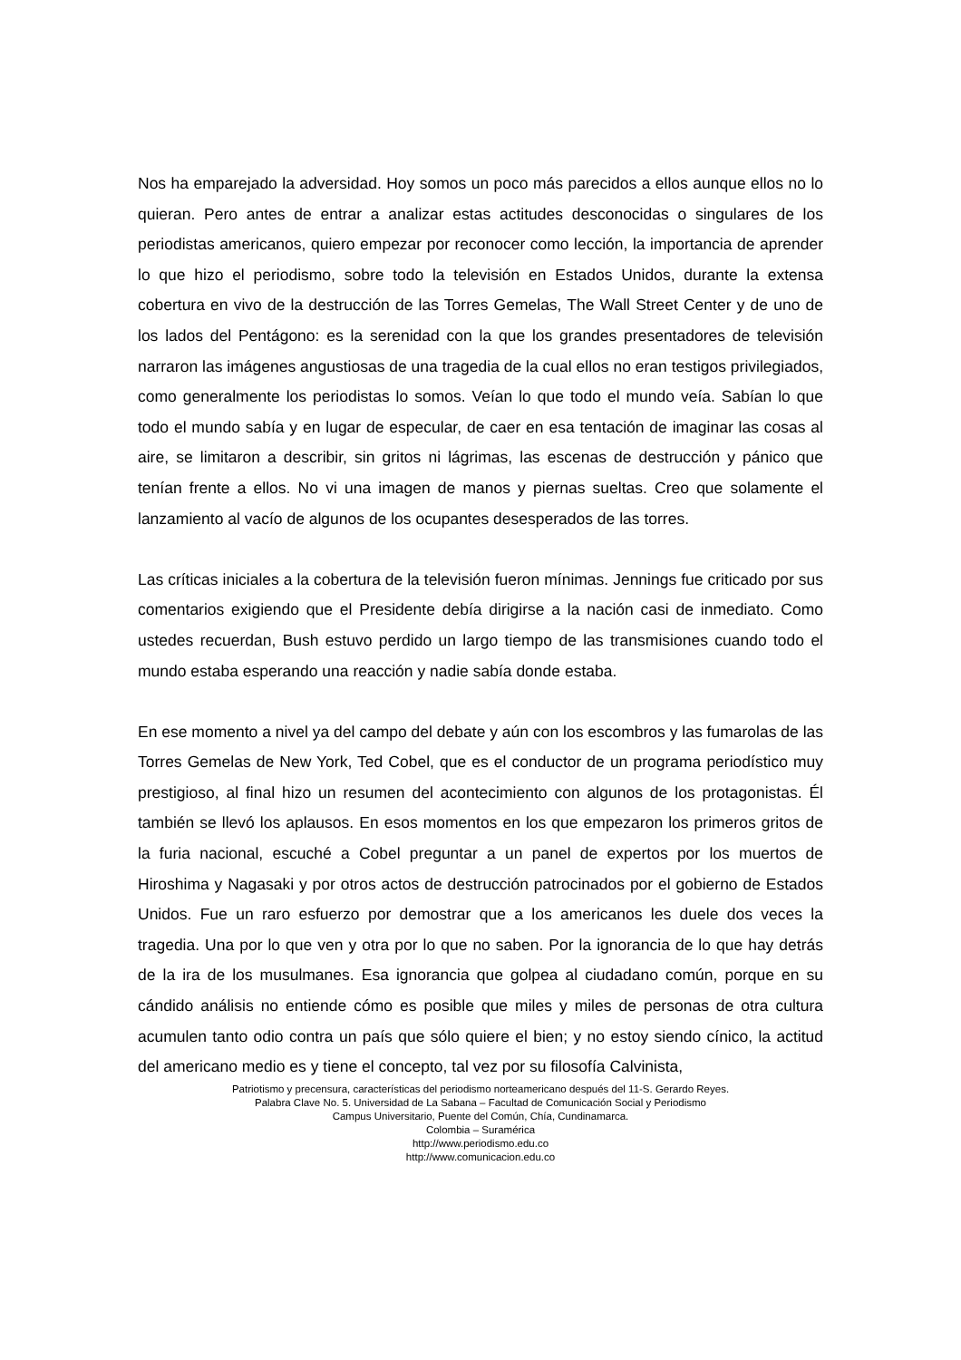Nos ha emparejado la adversidad. Hoy somos un poco más parecidos a ellos aunque ellos no lo quieran. Pero antes de entrar a analizar estas actitudes desconocidas o singulares de los periodistas americanos, quiero empezar por reconocer como lección, la importancia de aprender lo que hizo el periodismo, sobre todo la televisión en Estados Unidos, durante la extensa cobertura en vivo de la destrucción de las Torres Gemelas, The Wall Street Center y de uno de los lados del Pentágono: es la serenidad con la que los grandes presentadores de televisión narraron las imágenes angustiosas de una tragedia de la cual ellos no eran testigos privilegiados, como generalmente los periodistas lo somos. Veían lo que todo el mundo veía. Sabían lo que todo el mundo sabía y en lugar de especular, de caer en esa tentación de imaginar las cosas al aire, se limitaron a describir, sin gritos ni lágrimas, las escenas de destrucción y pánico que tenían frente a ellos. No vi una imagen de manos y piernas sueltas. Creo que solamente el lanzamiento al vacío de algunos de los ocupantes desesperados de las torres.
Las críticas iniciales a la cobertura de la televisión fueron mínimas. Jennings fue criticado por sus comentarios exigiendo que el Presidente debía dirigirse a la nación casi de inmediato. Como ustedes recuerdan, Bush estuvo perdido un largo tiempo de las transmisiones cuando todo el mundo estaba esperando una reacción y nadie sabía donde estaba.
En ese momento a nivel ya del campo del debate y aún con los escombros y las fumarolas de las Torres Gemelas de New York, Ted Cobel, que es el conductor de un programa periodístico muy prestigioso, al final hizo un resumen del acontecimiento con algunos de los protagonistas. Él también se llevó los aplausos. En esos momentos en los que empezaron los primeros gritos de la furia nacional, escuché a Cobel preguntar a un panel de expertos por los muertos de Hiroshima y Nagasaki y por otros actos de destrucción patrocinados por el gobierno de Estados Unidos. Fue un raro esfuerzo por demostrar que a los americanos les duele dos veces la tragedia. Una por lo que ven y otra por lo que no saben. Por la ignorancia de lo que hay detrás de la ira de los musulmanes. Esa ignorancia que golpea al ciudadano común, porque en su cándido análisis no entiende cómo es posible que miles y miles de personas de otra cultura acumulen tanto odio contra un país que sólo quiere el bien; y no estoy siendo cínico, la actitud del americano medio es y tiene el concepto, tal vez por su filosofía Calvinista,
Patriotismo y precensura, características del periodismo norteamericano después del 11-S. Gerardo Reyes.
Palabra Clave No. 5. Universidad de La Sabana – Facultad de Comunicación Social y Periodismo
Campus Universitario, Puente del Común, Chía, Cundinamarca.
Colombia – Suramérica
http://www.periodismo.edu.co
http://www.comunicacion.edu.co